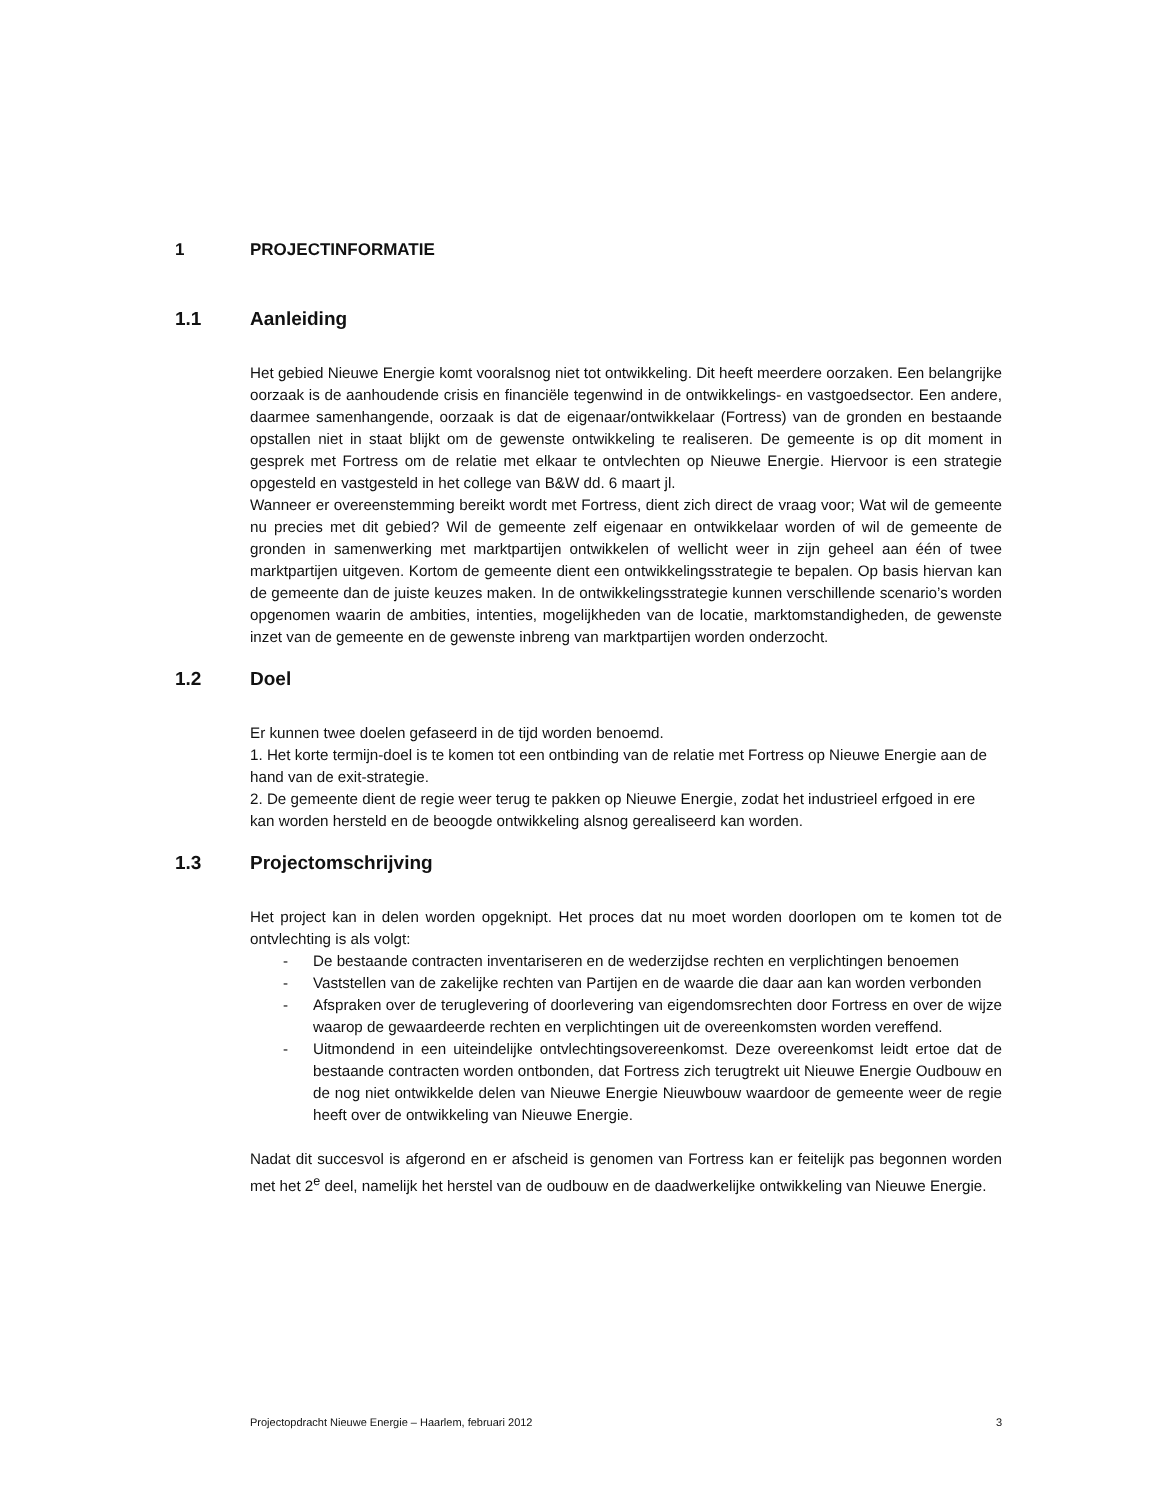1 PROJECTINFORMATIE
1.1 Aanleiding
Het gebied Nieuwe Energie komt vooralsnog niet tot ontwikkeling. Dit heeft meerdere oorzaken. Een belangrijke oorzaak is de aanhoudende crisis en financiële tegenwind in de ontwikkelings- en vastgoedsector. Een andere, daarmee samenhangende, oorzaak is dat de eigenaar/ontwikkelaar (Fortress) van de gronden en bestaande opstallen niet in staat blijkt om de gewenste ontwikkeling te realiseren. De gemeente is op dit moment in gesprek met Fortress om de relatie met elkaar te ontvlechten op Nieuwe Energie. Hiervoor is een strategie opgesteld en vastgesteld in het college van B&W dd. 6 maart jl.
Wanneer er overeenstemming bereikt wordt met Fortress, dient zich direct de vraag voor; Wat wil de gemeente nu precies met dit gebied? Wil de gemeente zelf eigenaar en ontwikkelaar worden of wil de gemeente de gronden in samenwerking met marktpartijen ontwikkelen of wellicht weer in zijn geheel aan één of twee marktpartijen uitgeven. Kortom de gemeente dient een ontwikkelingsstrategie te bepalen. Op basis hiervan kan de gemeente dan de juiste keuzes maken. In de ontwikkelingsstrategie kunnen verschillende scenario’s worden opgenomen waarin de ambities, intenties, mogelijkheden van de locatie, marktomstandigheden, de gewenste inzet van de gemeente en de gewenste inbreng van marktpartijen worden onderzocht.
1.2 Doel
Er kunnen twee doelen gefaseerd in de tijd worden benoemd.
1. Het korte termijn-doel is te komen tot een ontbinding van de relatie met Fortress op Nieuwe Energie aan de hand van de exit-strategie.
2. De gemeente dient de regie weer terug te pakken op Nieuwe Energie, zodat het industrieel erfgoed in ere kan worden hersteld en de beoogde ontwikkeling alsnog gerealiseerd kan worden.
1.3 Projectomschrijving
Het project kan in delen worden opgeknipt. Het proces dat nu moet worden doorlopen om te komen tot de ontvlechting is als volgt:
- De bestaande contracten inventariseren en de wederzijdse rechten en verplichtingen benoemen
- Vaststellen van de zakelijke rechten van Partijen en de waarde die daar aan kan worden verbonden
- Afspraken over de teruglevering of doorlevering van eigendomsrechten door Fortress en over de wijze waarop de gewaardeerde rechten en verplichtingen uit de overeenkomsten worden vereffend.
- Uitmondend in een uiteindelijke ontvlechtingsovereenkomst. Deze overeenkomst leidt ertoe dat de bestaande contracten worden ontbonden, dat Fortress zich terugtrekt uit Nieuwe Energie Oudbouw en de nog niet ontwikkelde delen van Nieuwe Energie Nieuwbouw waardoor de gemeente weer de regie heeft over de ontwikkeling van Nieuwe Energie.
Nadat dit succesvol is afgerond en er afscheid is genomen van Fortress kan er feitelijk pas begonnen worden met het 2<sup>e</sup> deel, namelijk het herstel van de oudbouw en de daadwerkelijke ontwikkeling van Nieuwe Energie.
Projectopdracht Nieuwe Energie – Haarlem, februari 2012 3